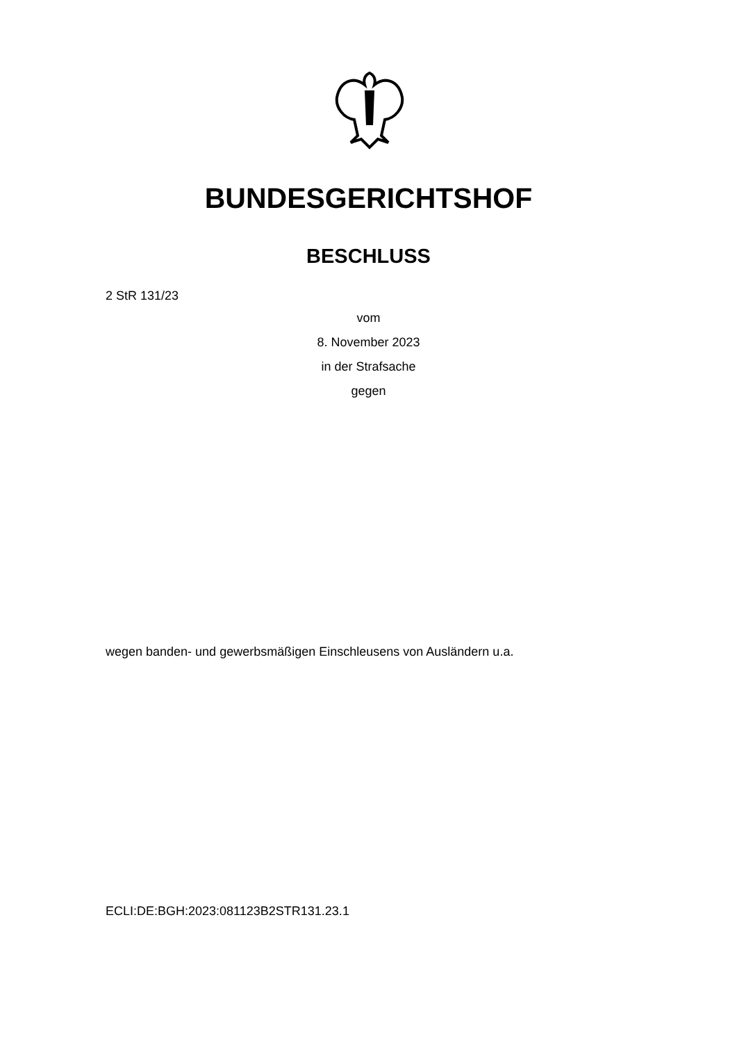BUNDESGERICHTSHOF
BESCHLUSS
2 StR 131/23
vom
8. November 2023
in der Strafsache
gegen
wegen banden- und gewerbsmäßigen Einschleusens von Ausländern u.a.
ECLI:DE:BGH:2023:081123B2STR131.23.1